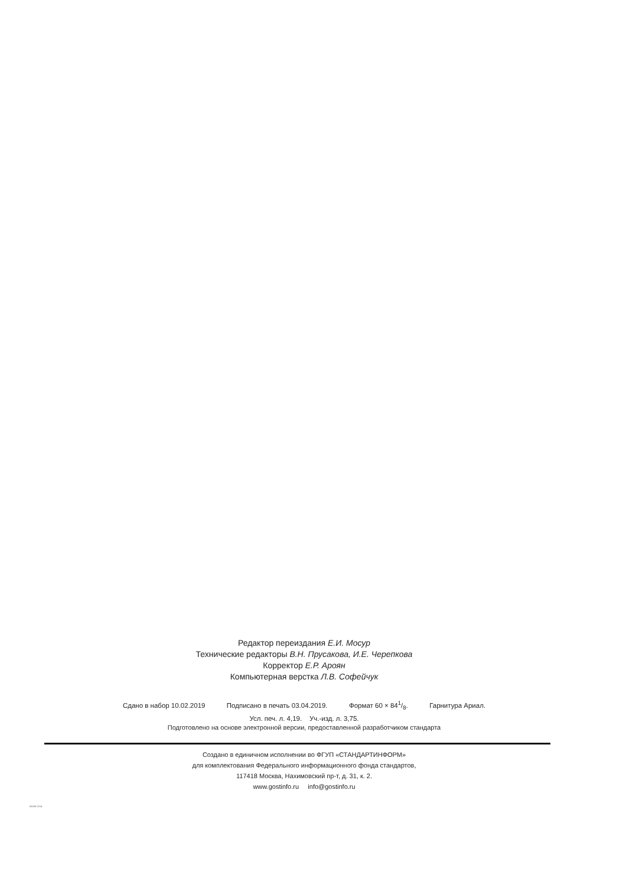Редактор переиздания Е.И. Мосур
Технические редакторы В.Н. Прусакова, И.Е. Черепкова
Корректор Е.Р. Ароян
Компьютерная верстка Л.В. Софейчук
Сдано в набор 10.02.2019 Подписано в печать 03.04.2019. Формат 60 × 841/8. Гарнитура Ариал.
Усл. печ. л. 4,19. Уч.-изд. л. 3,75.
Подготовлено на основе электронной версии, предоставленной разработчиком стандарта
Создано в единичном исполнении во ФГУП «СТАНДАРТИНФОРМ»
для комплектования Федерального информационного фонда стандартов,
117418 Москва, Нахимовский пр-т, д. 31, к. 2.
www.gostinfo.ru info@gostinfo.ru
56006-2014